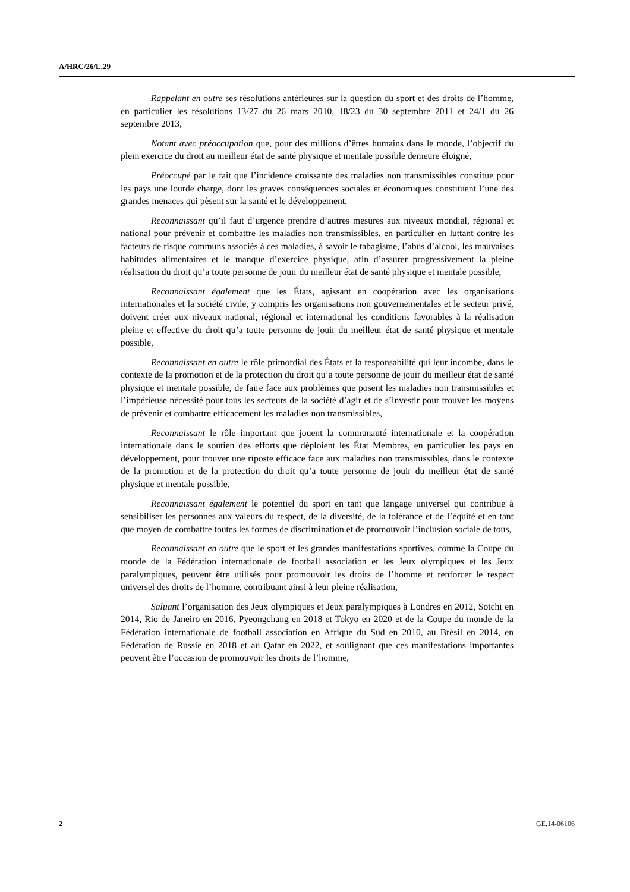A/HRC/26/L.29
Rappelant en outre ses résolutions antérieures sur la question du sport et des droits de l’homme, en particulier les résolutions 13/27 du 26 mars 2010, 18/23 du 30 septembre 2011 et 24/1 du 26 septembre 2013,
Notant avec préoccupation que, pour des millions d’êtres humains dans le monde, l’objectif du plein exercice du droit au meilleur état de santé physique et mentale possible demeure éloigné,
Préoccupé par le fait que l’incidence croissante des maladies non transmissibles constitue pour les pays une lourde charge, dont les graves conséquences sociales et économiques constituent l’une des grandes menaces qui pèsent sur la santé et le développement,
Reconnaissant qu’il faut d’urgence prendre d’autres mesures aux niveaux mondial, régional et national pour prévenir et combattre les maladies non transmissibles, en particulier en luttant contre les facteurs de risque communs associés à ces maladies, à savoir le tabagisme, l’abus d’alcool, les mauvaises habitudes alimentaires et le manque d’exercice physique, afin d’assurer progressivement la pleine réalisation du droit qu’a toute personne de jouir du meilleur état de santé physique et mentale possible,
Reconnaissant également que les États, agissant en coopération avec les organisations internationales et la société civile, y compris les organisations non gouvernementales et le secteur privé, doivent créer aux niveaux national, régional et international les conditions favorables à la réalisation pleine et effective du droit qu’a toute personne de jouir du meilleur état de santé physique et mentale possible,
Reconnaissant en outre le rôle primordial des États et la responsabilité qui leur incombe, dans le contexte de la promotion et de la protection du droit qu’a toute personne de jouir du meilleur état de santé physique et mentale possible, de faire face aux problèmes que posent les maladies non transmissibles et l’impérieuse nécessité pour tous les secteurs de la société d’agir et de s’investir pour trouver les moyens de prévenir et combattre efficacement les maladies non transmissibles,
Reconnaissant le rôle important que jouent la communauté internationale et la coopération internationale dans le soutien des efforts que déploient les État Membres, en particulier les pays en développement, pour trouver une riposte efficace face aux maladies non transmissibles, dans le contexte de la promotion et de la protection du droit qu’a toute personne de jouir du meilleur état de santé physique et mentale possible,
Reconnaissant également le potentiel du sport en tant que langage universel qui contribue à sensibiliser les personnes aux valeurs du respect, de la diversité, de la tolérance et de l’équité et en tant que moyen de combattre toutes les formes de discrimination et de promouvoir l’inclusion sociale de tous,
Reconnaissant en outre que le sport et les grandes manifestations sportives, comme la Coupe du monde de la Fédération internationale de football association et les Jeux olympiques et les Jeux paralympiques, peuvent être utilisés pour promouvoir les droits de l’homme et renforcer le respect universel des droits de l’homme, contribuant ainsi à leur pleine réalisation,
Saluant l’organisation des Jeux olympiques et Jeux paralympiques à Londres en 2012, Sotchi en 2014, Rio de Janeiro en 2016, Pyeongchang en 2018 et Tokyo en 2020 et de la Coupe du monde de la Fédération internationale de football association en Afrique du Sud en 2010, au Brésil en 2014, en Fédération de Russie en 2018 et au Qatar en 2022, et soulignant que ces manifestations importantes peuvent être l’occasion de promouvoir les droits de l’homme,
2 GE.14-06106